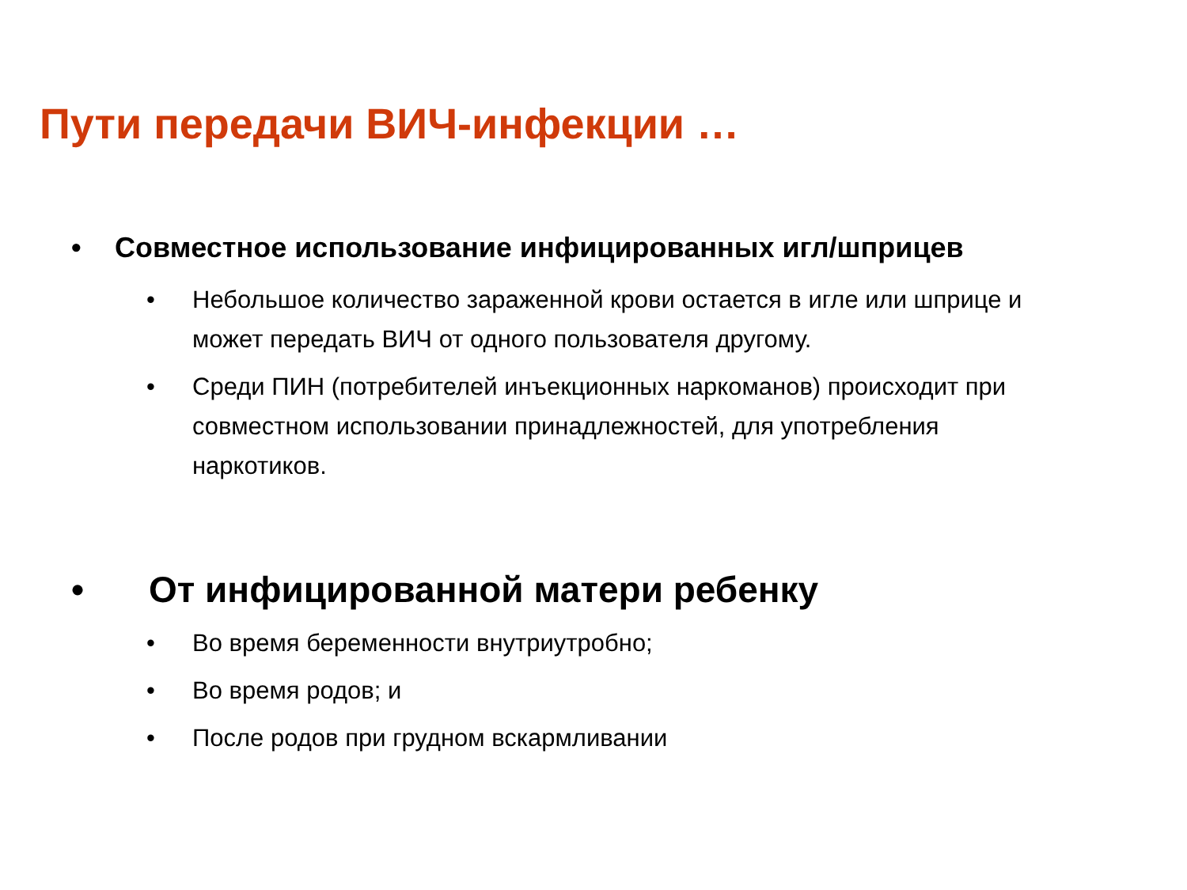Пути передачи ВИЧ-инфекции …
• Совместное использование инфицированных игл/шприцев
• Небольшое количество зараженной крови остается в игле или шприце и может передать ВИЧ от одного пользователя другому.
• Среди ПИН (потребителей инъекционных наркоманов) происходит при совместном использовании принадлежностей, для употребления наркотиков.
• От инфицированной матери ребенку
• Во время беременности внутриутробно;
• Во время родов; и
• После родов при грудном вскармливании